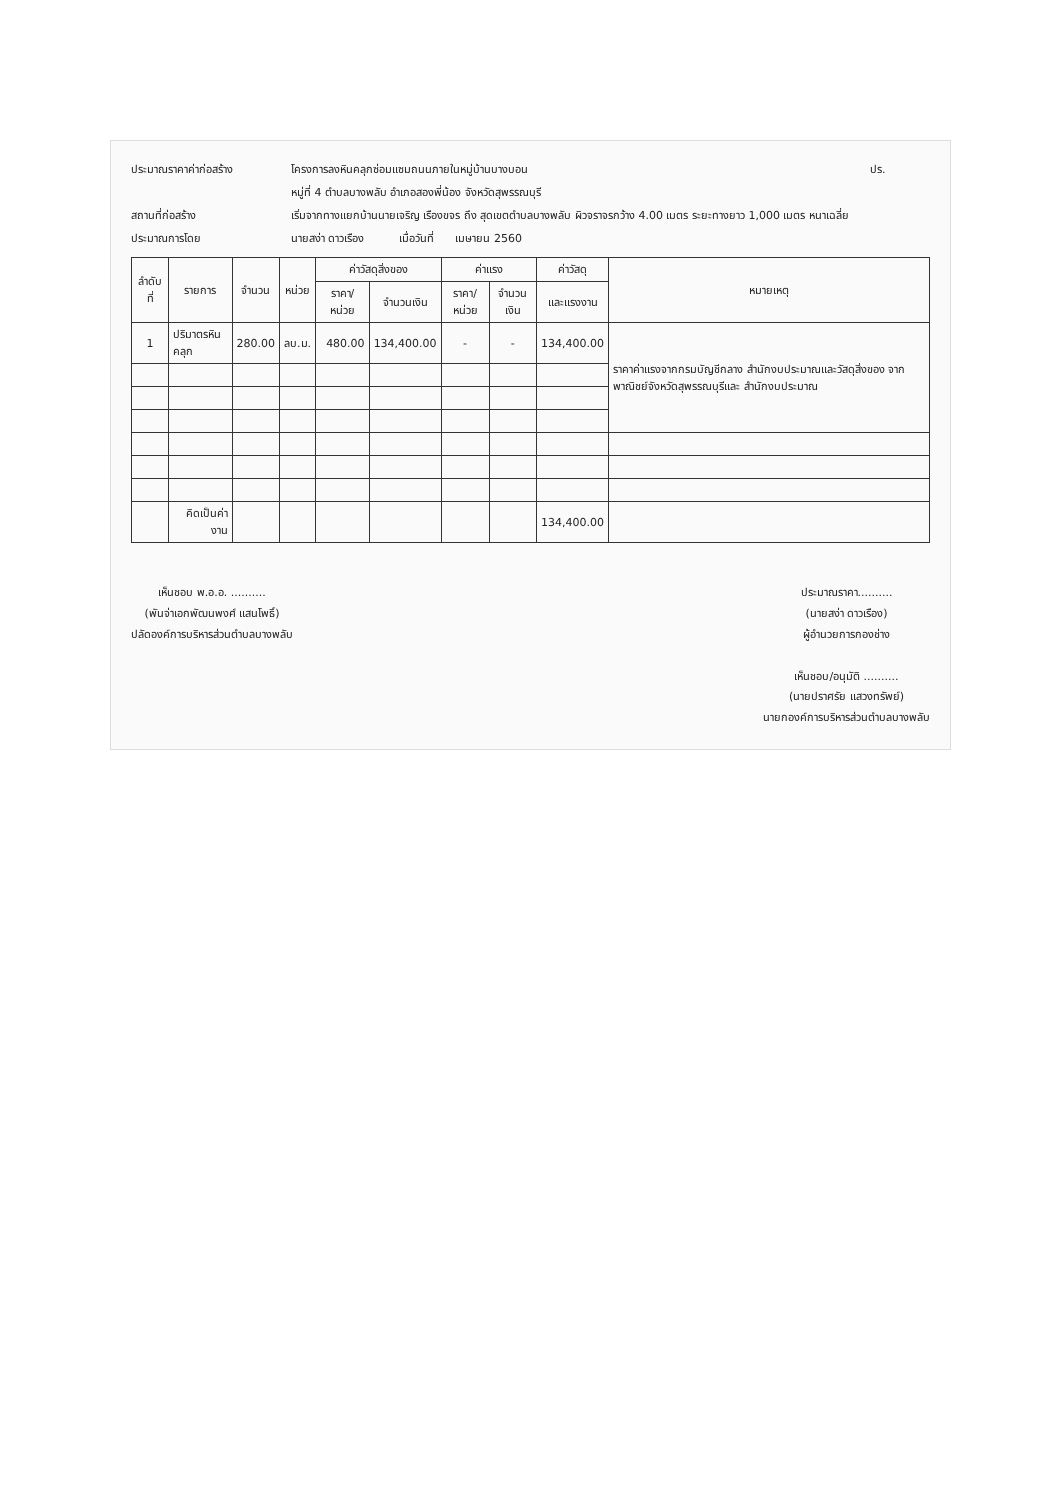ประมาณราคาค่าก่อสร้าง
โครงการลงหินคลุกซ่อมแซมถนนภายในหมู่บ้านบางบอน
ปร.
หมู่ที่ 4 ตำบลบางพลับ อำเภอสองพี่น้อง จังหวัดสุพรรณบุรี
สถานที่ก่อสร้าง
เริ่มจากทางแยกบ้านนายเจริญ เรืองขจร ถึง สุดเขตตำบลบางพลับ ผิวจราจรกว้าง 4.00 เมตร ระยะทางยาว 1,000 เมตร หนาเฉลี่ย
ประมาณการโดย
นายสง่า ดาวเรือง เมื่อวันที่ เมษายน 2560
| ลำดับที่ | รายการ | จำนวน | หน่วย | ค่าวัสดุสิ่งของ | | ค่าแรง | | ค่าวัสดุ | หมายเหตุ |
| --- | --- | --- | --- | --- | --- | --- | --- | --- | --- |
| | | | | ราคา/หน่วย | จำนวนเงิน | ราคา/หน่วย | จำนวนเงิน | และแรงงาน | |
| 1 | ปริมาตรหินคลุก | 280.00 | ลบ.ม. | 480.00 | 134,400.00 | - | - | 134,400.00 | ราคาค่าแรงจากกรมบัญชีกลาง สำนักงบประมาณและวัสดุสิ่งของ จากพาณิชย์จังหวัดสุพรรณบุรีและ สำนักงบประมาณ |
| | คิดเป็นค่างาน | | | | | | | 134,400.00 | |
เห็นชอบ พ.อ.อ. ..........
(พันจ่าเอกพัฒนพงศ์ แสนโพธิ์)
ปลัดองค์การบริหารส่วนตำบลบางพลับ
ประมาณราคา..........
(นายสง่า ดาวเรือง)
ผู้อำนวยการกองช่าง
เห็นชอบ/อนุมัติ ..........
(นายปราศรัย แสวงทรัพย์)
นายกองค์การบริหารส่วนตำบลบางพลับ